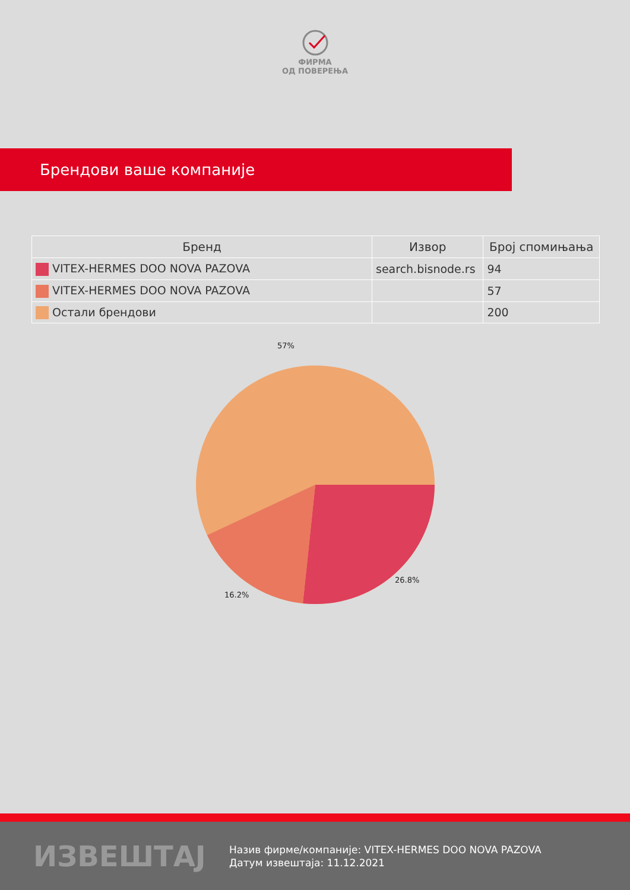ФИРМА
ОД ПОВЕРЕЊА
Брендови ваше компаније
| Бренд | Извор | Број спомињања |
| --- | --- | --- |
| VITEX-HERMES DOO NOVA PAZOVA | search.bisnode.rs | 94 |
| VITEX-HERMES DOO NOVA PAZOVA | | 57 |
| Остали брендови | | 200 |
57%
26.8%
16.2%
ИЗВЕШТАЈ
Назив фирме/компаније: VITEX-HERMES DOO NOVA PAZOVA
Датум извештаја: 11.12.2021